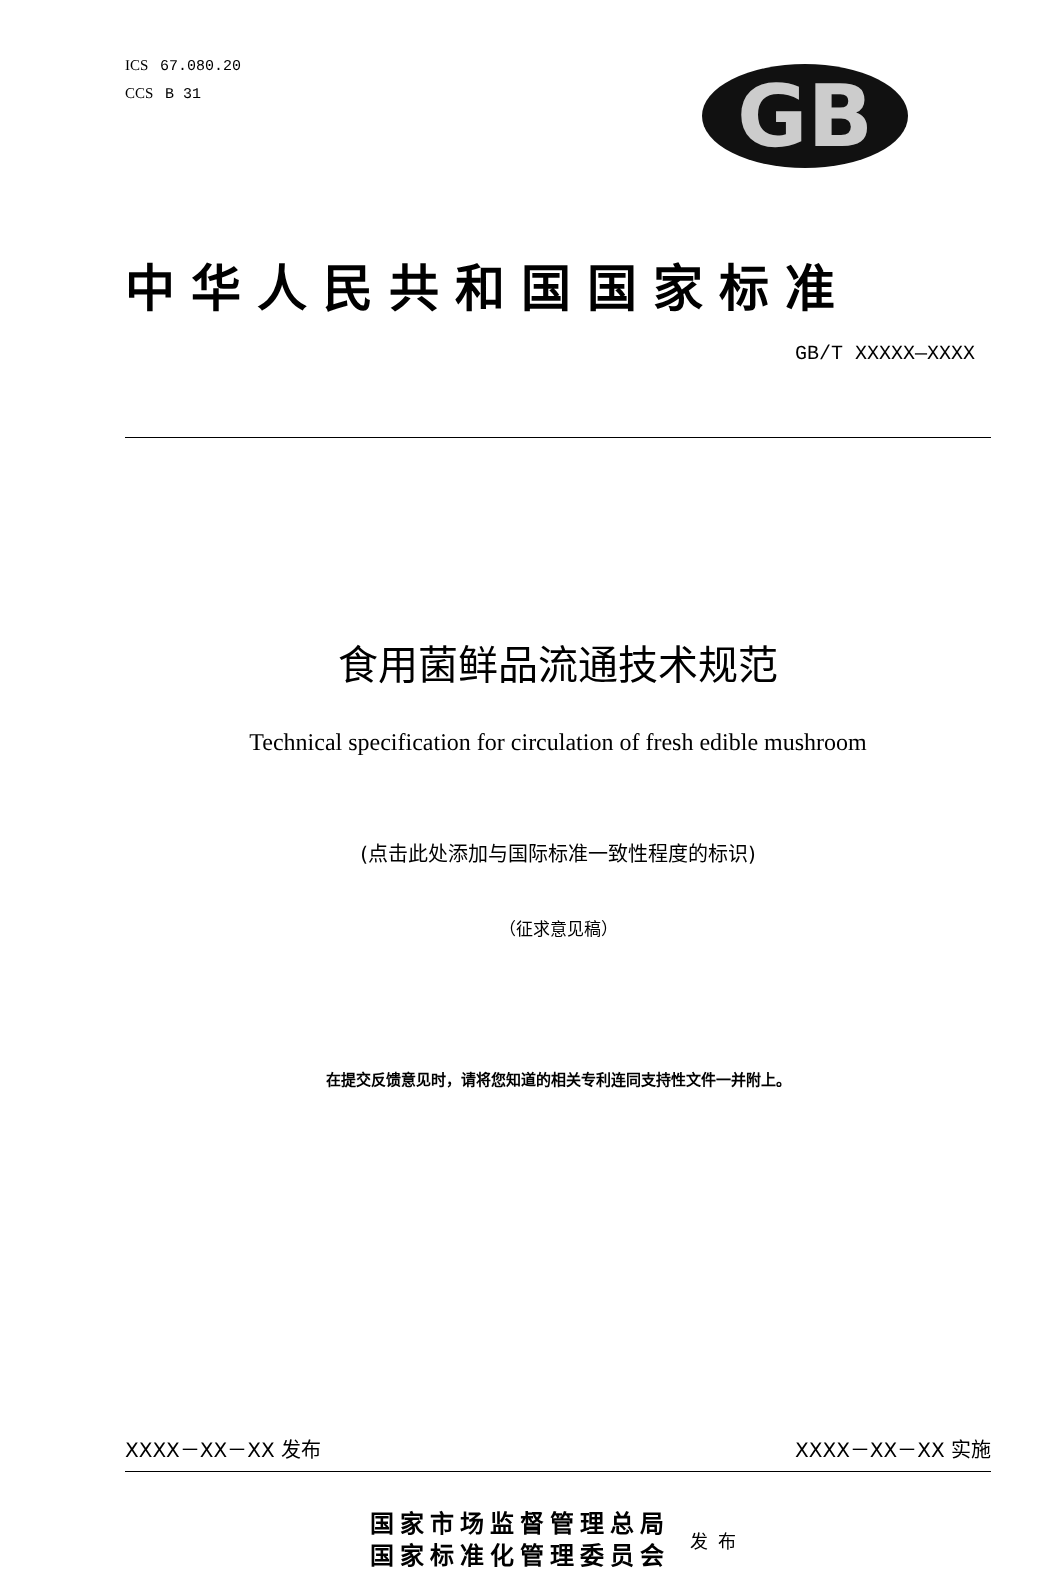ICS 67.080.20
CCS B 31
GB
中华人民共和国国家标准
GB/T XXXXX—XXXX
食用菌鲜品流通技术规范
Technical specification for circulation of fresh edible mushroom
(点击此处添加与国际标准一致性程度的标识)
（征求意见稿）
在提交反馈意见时，请将您知道的相关专利连同支持性文件一并附上。
XXXX－XX－XX 发布 XXXX－XX－XX 实施
国家市场监督管理总局
国家标准化管理委员会
发布